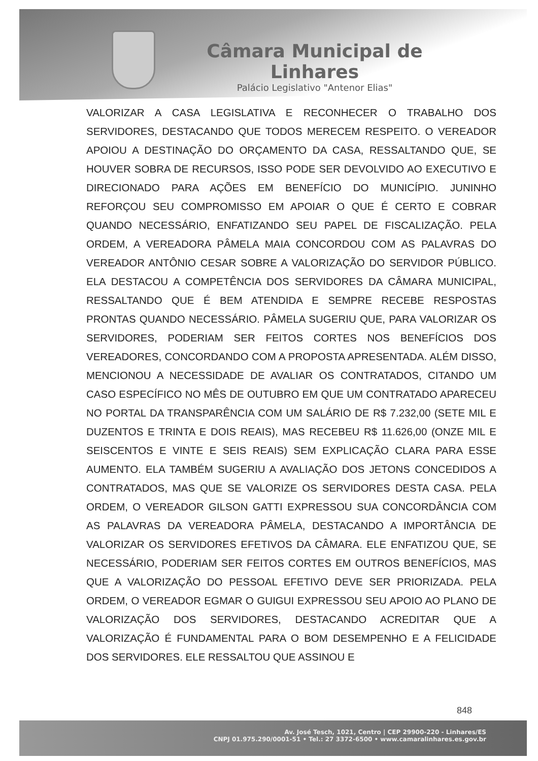Câmara Municipal de Linhares
Palácio Legislativo "Antenor Elias"
VALORIZAR A CASA LEGISLATIVA E RECONHECER O TRABALHO DOS SERVIDORES, DESTACANDO QUE TODOS MERECEM RESPEITO. O VEREADOR APOIOU A DESTINAÇÃO DO ORÇAMENTO DA CASA, RESSALTANDO QUE, SE HOUVER SOBRA DE RECURSOS, ISSO PODE SER DEVOLVIDO AO EXECUTIVO E DIRECIONADO PARA AÇÕES EM BENEFÍCIO DO MUNICÍPIO. JUNINHO REFORÇOU SEU COMPROMISSO EM APOIAR O QUE É CERTO E COBRAR QUANDO NECESSÁRIO, ENFATIZANDO SEU PAPEL DE FISCALIZAÇÃO. PELA ORDEM, A VEREADORA PÂMELA MAIA CONCORDOU COM AS PALAVRAS DO VEREADOR ANTÔNIO CESAR SOBRE A VALORIZAÇÃO DO SERVIDOR PÚBLICO. ELA DESTACOU A COMPETÊNCIA DOS SERVIDORES DA CÂMARA MUNICIPAL, RESSALTANDO QUE É BEM ATENDIDA E SEMPRE RECEBE RESPOSTAS PRONTAS QUANDO NECESSÁRIO. PÂMELA SUGERIU QUE, PARA VALORIZAR OS SERVIDORES, PODERIAM SER FEITOS CORTES NOS BENEFÍCIOS DOS VEREADORES, CONCORDANDO COM A PROPOSTA APRESENTADA. ALÉM DISSO, MENCIONOU A NECESSIDADE DE AVALIAR OS CONTRATADOS, CITANDO UM CASO ESPECÍFICO NO MÊS DE OUTUBRO EM QUE UM CONTRATADO APARECEU NO PORTAL DA TRANSPARÊNCIA COM UM SALÁRIO DE R$ 7.232,00 (SETE MIL E DUZENTOS E TRINTA E DOIS REAIS), MAS RECEBEU R$ 11.626,00 (ONZE MIL E SEISCENTOS E VINTE E SEIS REAIS) SEM EXPLICAÇÃO CLARA PARA ESSE AUMENTO. ELA TAMBÉM SUGERIU A AVALIAÇÃO DOS JETONS CONCEDIDOS A CONTRATADOS, MAS QUE SE VALORIZE OS SERVIDORES DESTA CASA. PELA ORDEM, O VEREADOR GILSON GATTI EXPRESSOU SUA CONCORDÂNCIA COM AS PALAVRAS DA VEREADORA PÂMELA, DESTACANDO A IMPORTÂNCIA DE VALORIZAR OS SERVIDORES EFETIVOS DA CÂMARA. ELE ENFATIZOU QUE, SE NECESSÁRIO, PODERIAM SER FEITOS CORTES EM OUTROS BENEFÍCIOS, MAS QUE A VALORIZAÇÃO DO PESSOAL EFETIVO DEVE SER PRIORIZADA. PELA ORDEM, O VEREADOR EGMAR O GUIGUI EXPRESSOU SEU APOIO AO PLANO DE VALORIZAÇÃO DOS SERVIDORES, DESTACANDO ACREDITAR QUE A VALORIZAÇÃO É FUNDAMENTAL PARA O BOM DESEMPENHO E A FELICIDADE DOS SERVIDORES. ELE RESSALTOU QUE ASSINOU E
848
Av. José Tesch, 1021, Centro | CEP 29900-220 - Linhares/ES
CNPJ 01.975.290/0001-51 • Tel.: 27 3372-6500 • www.camaralinhares.es.gov.br